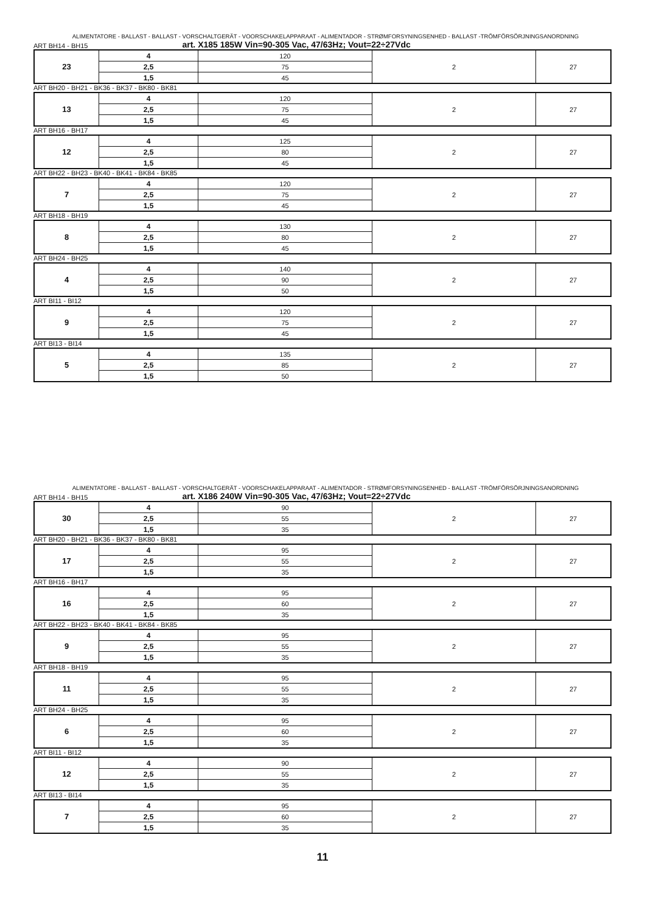ALIMENTATORE - BALLAST - BALLAST - VORSCHALTGERÄT - VOORSCHAKELAPPARAAT - ALIMENTADOR - STRØMFORSYNINGSENHED - BALLAST -TRÖMFÖRSÖRJNINGSANORDNING
ART BH14 - BH15 art. X185 185W Vin=90-305 Vac, 47/63Hz; Vout=22÷27Vdc
| 23 | 4 | 120 | 2 | 27 |
| | 2,5 | 75 | | |
| | 1,5 | 45 | | |
ART BH20 - BH21 - BK36 - BK37 - BK80 - BK81
| 13 | 4 | 120 | 2 | 27 |
| | 2,5 | 75 | | |
| | 1,5 | 45 | | |
ART BH16 - BH17
| 12 | 4 | 125 | 2 | 27 |
| | 2,5 | 80 | | |
| | 1,5 | 45 | | |
ART BH22 - BH23 - BK40 - BK41 - BK84 - BK85
| 7 | 4 | 120 | 2 | 27 |
| | 2,5 | 75 | | |
| | 1,5 | 45 | | |
ART BH18 - BH19
| 8 | 4 | 130 | 2 | 27 |
| | 2,5 | 80 | | |
| | 1,5 | 45 | | |
ART BH24 - BH25
| 4 | 4 | 140 | 2 | 27 |
| | 2,5 | 90 | | |
| | 1,5 | 50 | | |
ART BI11 - BI12
| 9 | 4 | 120 | 2 | 27 |
| | 2,5 | 75 | | |
| | 1,5 | 45 | | |
ART BI13 - BI14
| 5 | 4 | 135 | 2 | 27 |
| | 2,5 | 85 | | |
| | 1,5 | 50 | | |
ALIMENTATORE - BALLAST - BALLAST - VORSCHALTGERÄT - VOORSCHAKELAPPARAAT - ALIMENTADOR - STRØMFORSYNINGSENHED - BALLAST -TRÖMFÖRSÖRJNINGSANORDNING
ART BH14 - BH15 art. X186 240W Vin=90-305 Vac, 47/63Hz; Vout=22÷27Vdc
| 30 | 4 | 90 | 2 | 27 |
| | 2,5 | 55 | | |
| | 1,5 | 35 | | |
ART BH20 - BH21 - BK36 - BK37 - BK80 - BK81
| 17 | 4 | 95 | 2 | 27 |
| | 2,5 | 55 | | |
| | 1,5 | 35 | | |
ART BH16 - BH17
| 16 | 4 | 95 | 2 | 27 |
| | 2,5 | 60 | | |
| | 1,5 | 35 | | |
ART BH22 - BH23 - BK40 - BK41 - BK84 - BK85
| 9 | 4 | 95 | 2 | 27 |
| | 2,5 | 55 | | |
| | 1,5 | 35 | | |
ART BH18 - BH19
| 11 | 4 | 95 | 2 | 27 |
| | 2,5 | 55 | | |
| | 1,5 | 35 | | |
ART BH24 - BH25
| 6 | 4 | 95 | 2 | 27 |
| | 2,5 | 60 | | |
| | 1,5 | 35 | | |
ART BI11 - BI12
| 12 | 4 | 90 | 2 | 27 |
| | 2,5 | 55 | | |
| | 1,5 | 35 | | |
ART BI13 - BI14
| 7 | 4 | 95 | 2 | 27 |
| | 2,5 | 60 | | |
| | 1,5 | 35 | | |
11